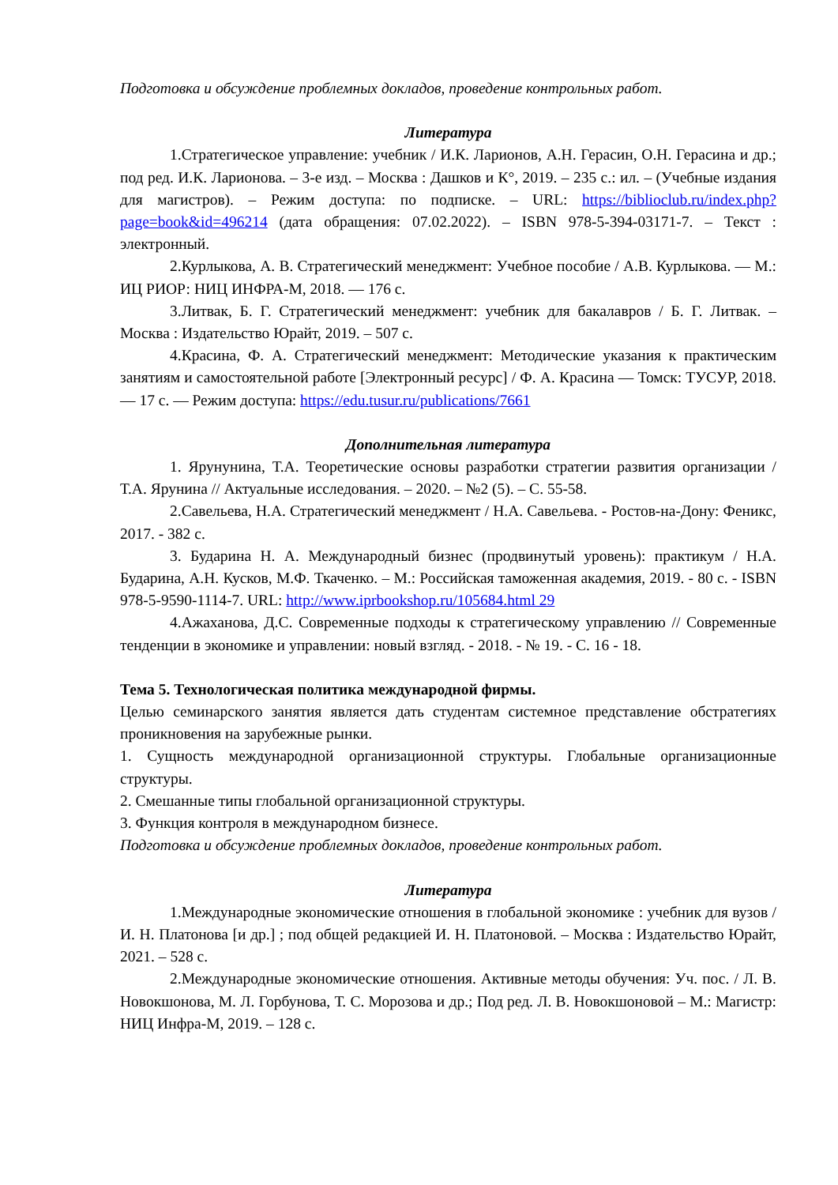Подготовка и обсуждение проблемных докладов, проведение контрольных работ.
Литература
1.Стратегическое управление: учебник / И.К. Ларионов, А.Н. Герасин, О.Н. Герасина и др.; под ред. И.К. Ларионова. – 3-е изд. – Москва : Дашков и К°, 2019. – 235 с.: ил. – (Учебные издания для магистров). – Режим доступа: по подписке. – URL: https://biblioclub.ru/index.php?page=book&id=496214 (дата обращения: 07.02.2022). – ISBN 978-5-394-03171-7. – Текст : электронный.
2.Курлыкова, А. В. Стратегический менеджмент: Учебное пособие / А.В. Курлыкова. — М.: ИЦ РИОР: НИЦ ИНФРА-М, 2018. — 176 с.
3.Литвак, Б. Г. Стратегический менеджмент: учебник для бакалавров / Б. Г. Литвак. – Москва : Издательство Юрайт, 2019. – 507 с.
4.Красина, Ф. А. Стратегический менеджмент: Методические указания к практическим занятиям и самостоятельной работе [Электронный ресурс] / Ф. А. Красина — Томск: ТУСУР, 2018. — 17 с. — Режим доступа: https://edu.tusur.ru/publications/7661
Дополнительная литература
1. Ярунунина, Т.А. Теоретические основы разработки стратегии развития организации / Т.А. Ярунина // Актуальные исследования. – 2020. – №2 (5). – С. 55-58.
2.Савельева, Н.А. Стратегический менеджмент / Н.А. Савельева. - Ростов-на-Дону: Феникс, 2017. - 382 с.
3. Бударина Н. А. Международный бизнес (продвинутый уровень): практикум / Н.А. Бударина, А.Н. Кусков, М.Ф. Ткаченко. – М.: Российская таможенная академия, 2019. - 80 c. - ISBN 978-5-9590-1114-7. URL: http://www.iprbookshop.ru/105684.html 29
4.Ажаханова, Д.С. Современные подходы к стратегическому управлению // Современные тенденции в экономике и управлении: новый взгляд. - 2018. - № 19. - С. 16 - 18.
Тема 5. Технологическая политика международной фирмы.
Целью семинарского занятия является дать студентам системное представление обстратегиях проникновения на зарубежные рынки.
1. Сущность международной организационной структуры. Глобальные организационные структуры.
2. Смешанные типы глобальной организационной структуры.
3. Функция контроля в международном бизнесе.
Подготовка и обсуждение проблемных докладов, проведение контрольных работ.
Литература
1.Международные экономические отношения в глобальной экономике : учебник для вузов / И. Н. Платонова [и др.] ; под общей редакцией И. Н. Платоновой. – Москва : Издательство Юрайт, 2021. – 528 с.
2.Международные экономические отношения. Активные методы обучения: Уч. пос. / Л. В. Новокшонова, М. Л. Горбунова, Т. С. Морозова и др.; Под ред. Л. В. Новокшоновой – М.: Магистр: НИЦ Инфра-М, 2019. – 128 с.